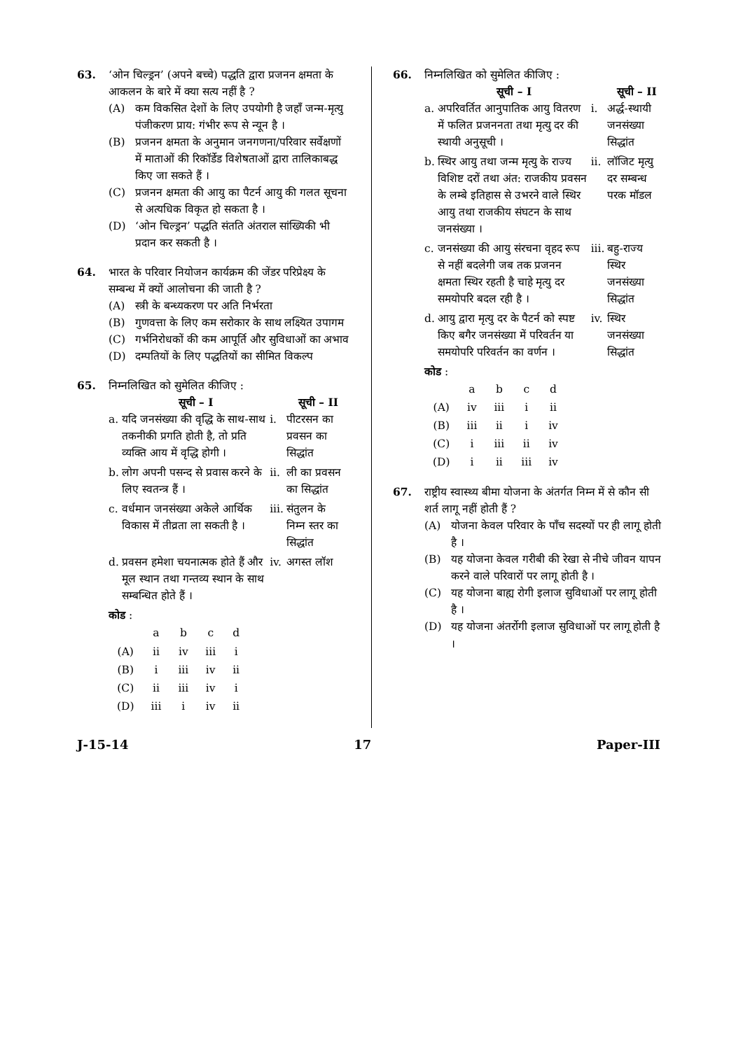63. ‘ओन चिल्ड्रन’ (अपने बच्चे) पद्धति द्वारा प्रजनन क्षमता के आकलन के बारे में क्या सत्य नहीं है ?
(A) कम विकसित देशों के लिए उपयोगी है जहाँ जन्म-मृत्यु पंजीकरण प्राय: गंभीर रूप से न्यून है ।
(B) प्रजनन क्षमता के अनुमान जनगणना/परिवार सर्वेक्षणों में माताओं की रिकॉर्डेड विशेषताओं द्वारा तालिकाबद्ध किए जा सकते हैं ।
(C) प्रजनन क्षमता की आयु का पैटर्न आयु की गलत सूचना से अत्यधिक विकृत हो सकता है ।
(D) ‘ओन चिल्ड्रन’ पद्धति संतति अंतराल सांख्यिकी भी प्रदान कर सकती है ।
64. भारत के परिवार नियोजन कार्यक्रम की जेंडर परिप्रेक्ष्य के सम्बन्ध में क्यों आलोचना की जाती है ?
(A) स्त्री के बन्ध्यकरण पर अति निर्भरता
(B) गुणवत्ता के लिए कम सरोकार के साथ लक्ष्यित उपागम
(C) गर्भनिरोधकों की कम आपूर्ति और सुविधाओं का अभाव
(D) दम्पतियों के लिए पद्धतियों का सीमित विकल्प
65. निम्नलिखित को सुमेलित कीजिए :
| | सूची – I | | सूची – II |
| --- | --- | --- | --- |
| a. | यदि जनसंख्या की वृद्धि के साथ-साथ तकनीकी प्रगति होती है, तो प्रति व्यक्ति आय में वृद्धि होगी । | i. | पीटरसन का प्रवसन का सिद्धांत |
| b. | लोग अपनी पसन्द से प्रवास करने के लिए स्वतन्त्र हैं । | ii. | ली का प्रवसन का सिद्धांत |
| c. | वर्धमान जनसंख्या अकेले आर्थिक विकास में तीव्रता ला सकती है । | iii. | संतुलन के निम्न स्तर का सिद्धांत |
| d. | प्रवसन हमेशा चयनात्मक होते हैं और मूल स्थान तथा गन्तव्य स्थान के साथ सम्बन्धित होते हैं । | iv. | अगस्त लॉश |
कोड :
| | a | b | c | d |
| (A) | ii | iv | iii | i |
| (B) | i | iii | iv | ii |
| (C) | ii | iii | iv | i |
| (D) | iii | i | iv | ii |
66. निम्नलिखित को सुमेलित कीजिए :
| | सूची – I | | सूची – II |
| --- | --- | --- | --- |
| a. | अपरिवर्तित आनुपातिक आयु वितरण में फलित प्रजननता तथा मृत्यु दर की स्थायी अनुसूची । | i. | अर्द्ध-स्थायी जनसंख्या सिद्धांत |
| b. | स्थिर आयु तथा जन्म मृत्यु के राज्य विशिष्ट दरों तथा अंत: राजकीय प्रवसन के लम्बे इतिहास से उभरने वाले स्थिर आयु तथा राजकीय संघटन के साथ जनसंख्या । | ii. | लॉजिट मृत्यु दर सम्बन्ध परक मॉडल |
| c. | जनसंख्या की आयु संरचना वृहद रूप से नहीं बदलेगी जब तक प्रजनन क्षमता स्थिर रहती है चाहे मृत्यु दर समयोपरि बदल रही है । | iii. | बहु-राज्य स्थिर जनसंख्या सिद्धांत |
| d. | आयु द्वारा मृत्यु दर के पैटर्न को स्पष्ट किए बगैर जनसंख्या में परिवर्तन या समयोपरि परिवर्तन का वर्णन । | iv. | स्थिर जनसंख्या सिद्धांत |
कोड :
| | a | b | c | d |
| (A) | iv | iii | i | ii |
| (B) | iii | ii | i | iv |
| (C) | i | iii | ii | iv |
| (D) | i | ii | iii | iv |
67. राष्ट्रीय स्वास्थ्य बीमा योजना के अंतर्गत निम्न में से कौन सी शर्त लागू नहीं होती हैं ?
(A) योजना केवल परिवार के पाँच सदस्यों पर ही लागू होती है ।
(B) यह योजना केवल गरीबी की रेखा से नीचे जीवन यापन करने वाले परिवारों पर लागू होती है ।
(C) यह योजना बाह्य रोगी इलाज सुविधाओं पर लागू होती है ।
(D) यह योजना अंतर्रोगी इलाज सुविधाओं पर लागू होती है ।
J-15-14 17 Paper-III